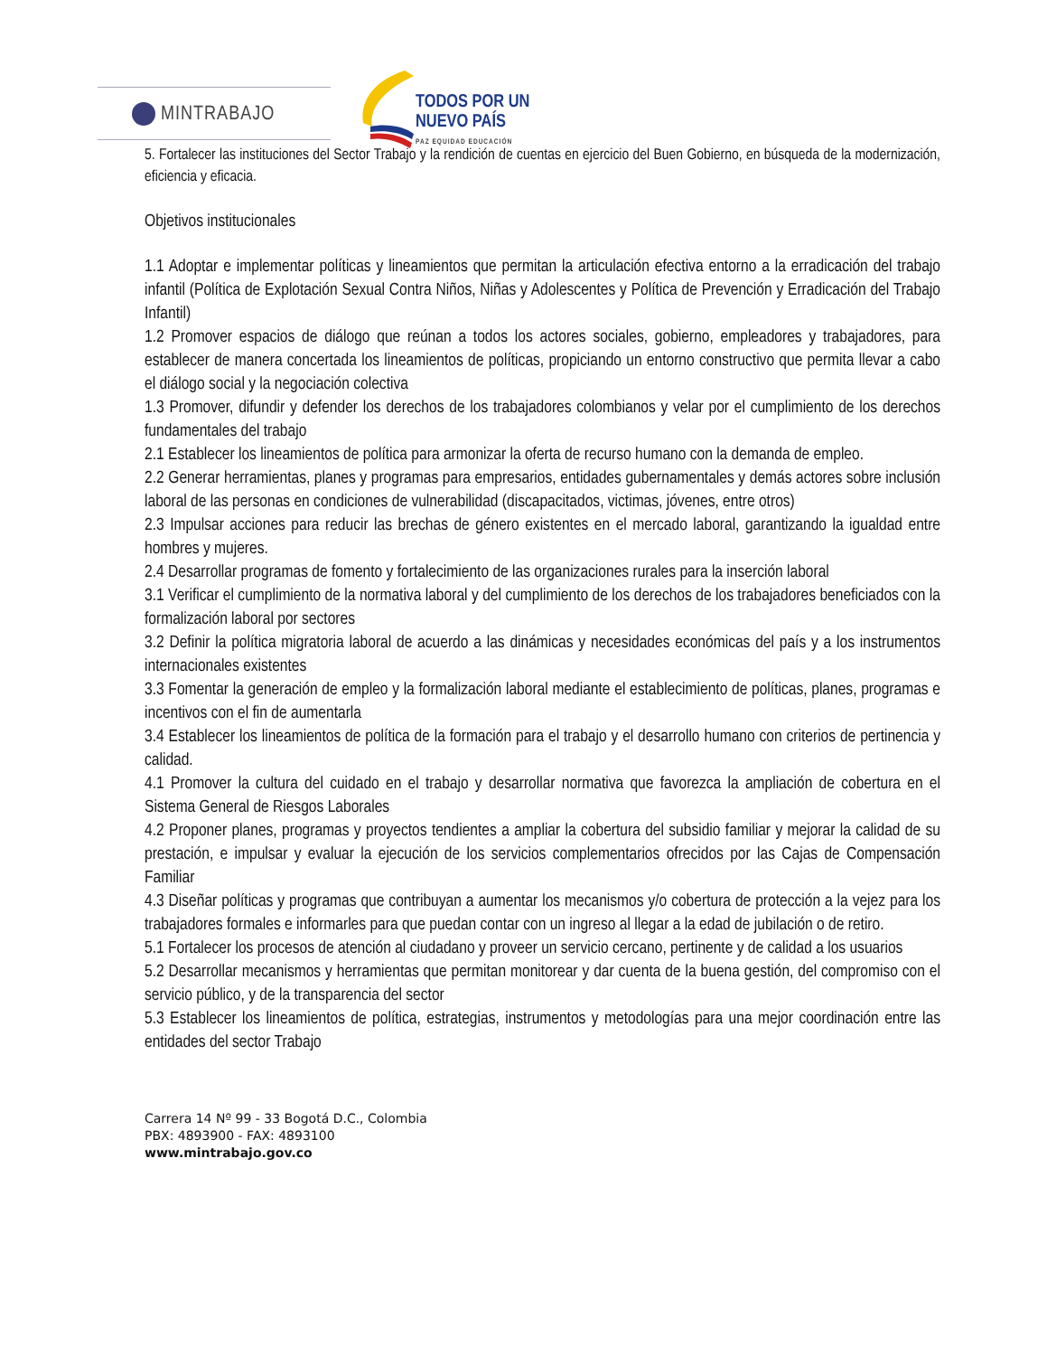MINTRABAJO
TODOS POR UN
NUEVO PAÍS
PAZ EQUIDAD EDUCACIÓN
5. Fortalecer las instituciones del Sector Trabajo y la rendición de cuentas en ejercicio del Buen Gobierno, en búsqueda de la modernización, eficiencia y eficacia.
Objetivos institucionales
1.1 Adoptar e implementar políticas y lineamientos que permitan la articulación efectiva entorno a la erradicación del trabajo infantil (Política de Explotación Sexual Contra Niños, Niñas y Adolescentes y Política de Prevención y Erradicación del Trabajo Infantil)
1.2 Promover espacios de diálogo que reúnan a todos los actores sociales, gobierno, empleadores y trabajadores, para establecer de manera concertada los lineamientos de políticas, propiciando un entorno constructivo que permita llevar a cabo el diálogo social y la negociación colectiva
1.3 Promover, difundir y defender los derechos de los trabajadores colombianos y velar por el cumplimiento de los derechos fundamentales del trabajo
2.1 Establecer los lineamientos de política para armonizar la oferta de recurso humano con la demanda de empleo.
2.2 Generar herramientas, planes y programas para empresarios, entidades gubernamentales y demás actores sobre inclusión laboral de las personas en condiciones de vulnerabilidad (discapacitados, victimas, jóvenes, entre otros)
2.3 Impulsar acciones para reducir las brechas de género existentes en el mercado laboral, garantizando la igualdad entre hombres y mujeres.
2.4 Desarrollar programas de fomento y fortalecimiento de las organizaciones rurales para la inserción laboral
3.1 Verificar el cumplimiento de la normativa laboral y del cumplimiento de los derechos de los trabajadores beneficiados con la formalización laboral por sectores
3.2 Definir la política migratoria laboral de acuerdo a las dinámicas y necesidades económicas del país y a los instrumentos internacionales existentes
3.3 Fomentar la generación de empleo y la formalización laboral mediante el establecimiento de políticas, planes, programas e incentivos con el fin de aumentarla
3.4 Establecer los lineamientos de política de la formación para el trabajo y el desarrollo humano con criterios de pertinencia y calidad.
4.1 Promover la cultura del cuidado en el trabajo y desarrollar normativa que favorezca la ampliación de cobertura en el Sistema General de Riesgos Laborales
4.2 Proponer planes, programas y proyectos tendientes a ampliar la cobertura del subsidio familiar y mejorar la calidad de su prestación, e impulsar y evaluar la ejecución de los servicios complementarios ofrecidos por las Cajas de Compensación Familiar
4.3 Diseñar políticas y programas que contribuyan a aumentar los mecanismos y/o cobertura de protección a la vejez para los trabajadores formales e informarles para que puedan contar con un ingreso al llegar a la edad de jubilación o de retiro.
5.1 Fortalecer los procesos de atención al ciudadano y proveer un servicio cercano, pertinente y de calidad a los usuarios
5.2 Desarrollar mecanismos y herramientas que permitan monitorear y dar cuenta de la buena gestión, del compromiso con el servicio público, y de la transparencia del sector
5.3 Establecer los lineamientos de política, estrategias, instrumentos y metodologías para una mejor coordinación entre las entidades del sector Trabajo
Carrera 14 Nº 99 - 33 Bogotá D.C., Colombia
PBX: 4893900 - FAX: 4893100
www.mintrabajo.gov.co